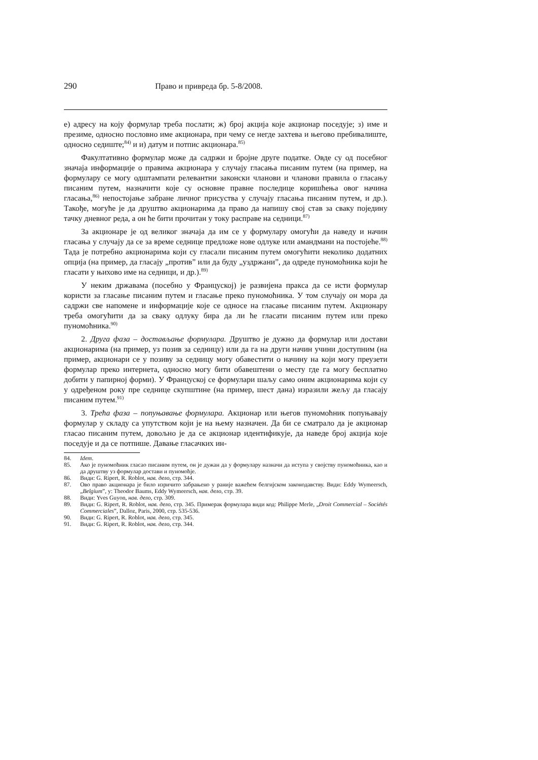290 Право и привреда бр. 5-8/2008.
е) адресу на коју формулар треба послати; ж) број акција које акционар поседује; з) име и презиме, односно пословно име акционара, при чему се негде захтева и његово пребивалиште, односно седиште;<sup>84)</sup> и и) датум и потпис акционара.<sup>85)</sup>
Факултативно формулар може да садржи и бројне друге податке. Овде су од посебног значаја информације о правима акционара у случају гласања писаним путем (на пример, на формулару се могу одштампати релевантни законски чланови и чланови правила о гласању писаним путем, назначити које су основне правне последице коришћења овог начина гласања,<sup>86)</sup> непостојање забране личног присуства у случају гласања писаним путем, и др.). Такође, могуће је да друштво акционарима да право да напишу свој став за сваку појединy тачку дневног реда, а он ће бити прочитан у току расправе на седници.<sup>87)</sup>
За акционаре је од великог значаја да им се у формулару омогући да наведу и начин гласања у случају да се за време седнице предложе нове одлуке или амандмани на постојеће.<sup>88)</sup> Тада је потребно акционарима који су гласали писаним путем омогућити неколико додатних опција (на пример, да гласају „против” или да буду „уздржани”, да одреде пуномоћника који ће гласати у њихово име на седници, и др.).<sup>89)</sup>
У неким државама (посебно у Француској) је развијена пракса да се исти формулар користи за гласање писаним путем и гласање преко пуномоћника. У том случају он мора да садржи све напомене и информације које се односе на гласање писаним путем. Акционару треба омогућити да за сваку одлуку бира да ли ће гласати писаним путем или преко пуномоћника.<sup>90)</sup>
2. Друга фаза – достављање формулара. Друштво је дужно да формулар или достави акционарима (на пример, уз позив за седницу) или да га на други начин учини доступним (на пример, акционари се у позиву за седницу могу обавестити о начину на који могу преузети формулар преко интернета, односно могу бити обавештени о месту где га могу бесплатно добити у папирној форми). У Француској се формулари шаљу само оним акционарима који су у одређеном року пре седнице скупштине (на пример, шест дана) изразили жељу да гласају писаним путем.<sup>91)</sup>
3. Трећа фаза – попуњавање формулара. Акционар или његов пуномоћник попуњавају формулар у складу са упутством који је на њему назначен. Да би се сматрало да је акционар гласао писаним путем, довољно је да се акционар идентификује, да наведе број акција које поседује и да се потпише. Давање гласачких ин-
84. Idem.
85. Ако је пуномоћник гласао писаним путем, он је дужан да у формулару назначи да иступа у својству пуномоћника, као и да друштву уз формулар достави и пуномоћје.
86. Види: G. Ripert, R. Roblot, нав. дело, стр. 344.
87. Ово право акционара је било изричито забрањено у раније важећем белгијском законодавству. Види: Eddy Wymeersch, „Belgium”, у: Theodor Baums, Eddy Wymeersch, нав. дело, стр. 39.
88. Види: Yves Guyon, нав. дело, стр. 309.
89. Види: G. Ripert, R. Roblot, нав. дело, стр. 345. Примерак формулара види код: Philippe Merle, „Droit Commercial – Sociétés Commerciales”, Dalloz, Paris, 2000, стр. 535-536.
90. Види: G. Ripert, R. Roblot, нав. дело, стр. 345.
91. Види: G. Ripert, R. Roblot, нав. дело, стр. 344.